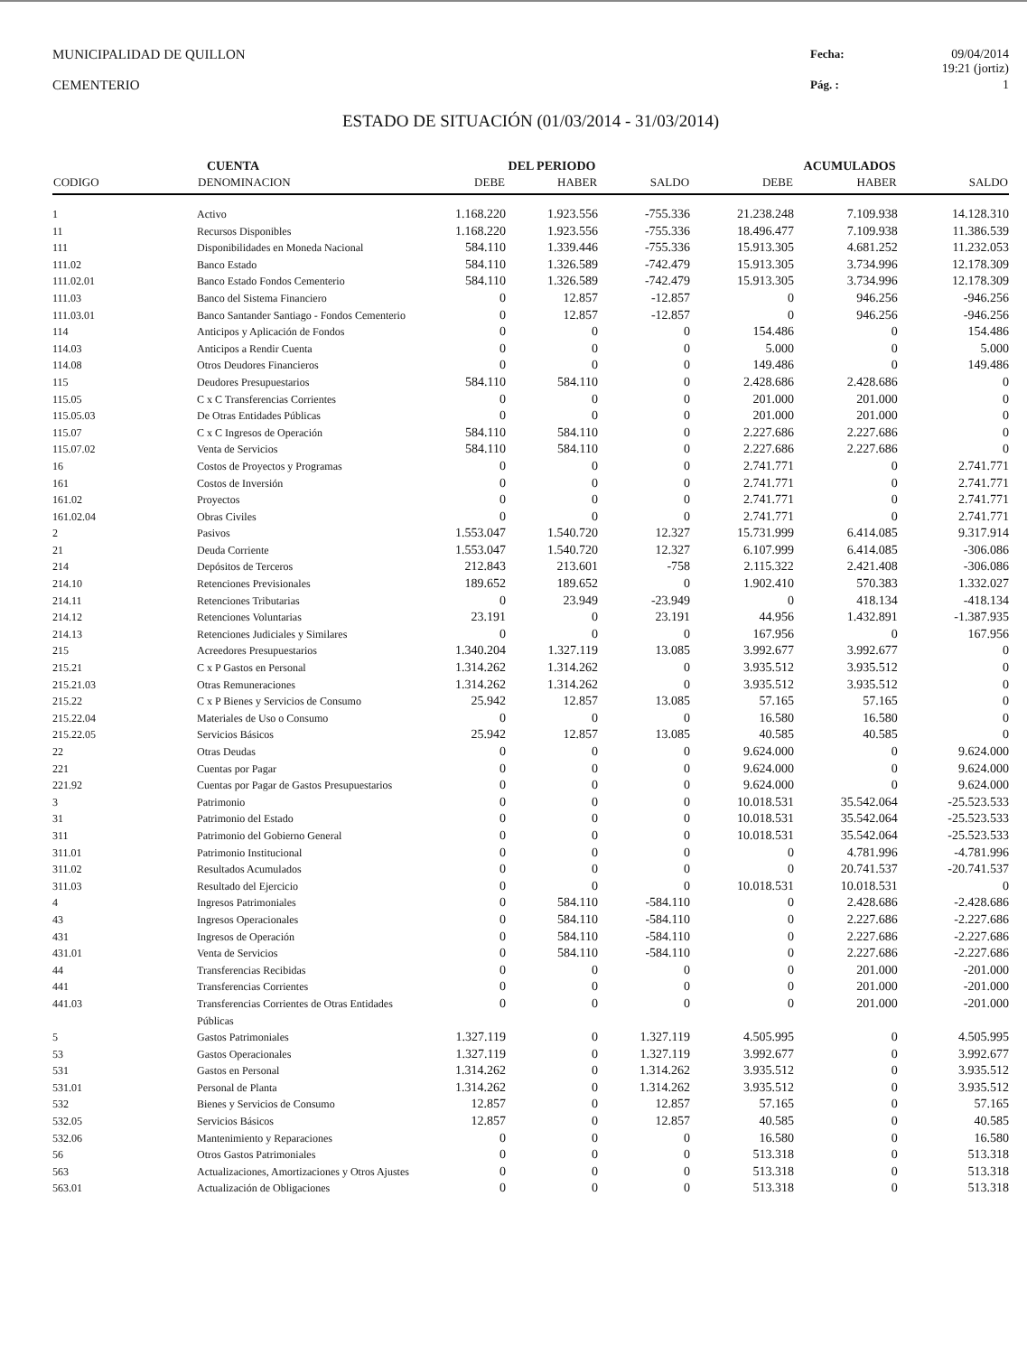MUNICIPALIDAD DE QUILLON
CEMENTERIO
Fecha: 09/04/2014
19:21 (jortiz) Pág. : 1
ESTADO DE SITUACIÓN (01/03/2014 - 31/03/2014)
| CUENTA | | DEL PERIODO | | | ACUMULADOS | | |
| --- | --- | --- | --- | --- | --- | --- | --- |
| CODIGO | DENOMINACION | DEBE | HABER | SALDO | DEBE | HABER | SALDO |
| 1 | Activo | 1.168.220 | 1.923.556 | -755.336 | 21.238.248 | 7.109.938 | 14.128.310 |
| 11 | Recursos Disponibles | 1.168.220 | 1.923.556 | -755.336 | 18.496.477 | 7.109.938 | 11.386.539 |
| 111 | Disponibilidades en Moneda Nacional | 584.110 | 1.339.446 | -755.336 | 15.913.305 | 4.681.252 | 11.232.053 |
| 111.02 | Banco Estado | 584.110 | 1.326.589 | -742.479 | 15.913.305 | 3.734.996 | 12.178.309 |
| 111.02.01 | Banco Estado Fondos Cementerio | 584.110 | 1.326.589 | -742.479 | 15.913.305 | 3.734.996 | 12.178.309 |
| 111.03 | Banco del Sistema Financiero | 0 | 12.857 | -12.857 | 0 | 946.256 | -946.256 |
| 111.03.01 | Banco Santander Santiago - Fondos Cementerio | 0 | 12.857 | -12.857 | 0 | 946.256 | -946.256 |
| 114 | Anticipos y Aplicación de Fondos | 0 | 0 | 0 | 154.486 | 0 | 154.486 |
| 114.03 | Anticipos a Rendir Cuenta | 0 | 0 | 0 | 5.000 | 0 | 5.000 |
| 114.08 | Otros Deudores Financieros | 0 | 0 | 0 | 149.486 | 0 | 149.486 |
| 115 | Deudores Presupuestarios | 584.110 | 584.110 | 0 | 2.428.686 | 2.428.686 | 0 |
| 115.05 | C x C Transferencias Corrientes | 0 | 0 | 0 | 201.000 | 201.000 | 0 |
| 115.05.03 | De Otras Entidades Públicas | 0 | 0 | 0 | 201.000 | 201.000 | 0 |
| 115.07 | C x C Ingresos de Operación | 584.110 | 584.110 | 0 | 2.227.686 | 2.227.686 | 0 |
| 115.07.02 | Venta de Servicios | 584.110 | 584.110 | 0 | 2.227.686 | 2.227.686 | 0 |
| 16 | Costos de Proyectos y Programas | 0 | 0 | 0 | 2.741.771 | 0 | 2.741.771 |
| 161 | Costos de Inversión | 0 | 0 | 0 | 2.741.771 | 0 | 2.741.771 |
| 161.02 | Proyectos | 0 | 0 | 0 | 2.741.771 | 0 | 2.741.771 |
| 161.02.04 | Obras Civiles | 0 | 0 | 0 | 2.741.771 | 0 | 2.741.771 |
| 2 | Pasivos | 1.553.047 | 1.540.720 | 12.327 | 15.731.999 | 6.414.085 | 9.317.914 |
| 21 | Deuda Corriente | 1.553.047 | 1.540.720 | 12.327 | 6.107.999 | 6.414.085 | -306.086 |
| 214 | Depósitos de Terceros | 212.843 | 213.601 | -758 | 2.115.322 | 2.421.408 | -306.086 |
| 214.10 | Retenciones Previsionales | 189.652 | 189.652 | 0 | 1.902.410 | 570.383 | 1.332.027 |
| 214.11 | Retenciones Tributarias | 0 | 23.949 | -23.949 | 0 | 418.134 | -418.134 |
| 214.12 | Retenciones Voluntarias | 23.191 | 0 | 23.191 | 44.956 | 1.432.891 | -1.387.935 |
| 214.13 | Retenciones Judiciales y Similares | 0 | 0 | 0 | 167.956 | 0 | 167.956 |
| 215 | Acreedores Presupuestarios | 1.340.204 | 1.327.119 | 13.085 | 3.992.677 | 3.992.677 | 0 |
| 215.21 | C x P Gastos en Personal | 1.314.262 | 1.314.262 | 0 | 3.935.512 | 3.935.512 | 0 |
| 215.21.03 | Otras Remuneraciones | 1.314.262 | 1.314.262 | 0 | 3.935.512 | 3.935.512 | 0 |
| 215.22 | C x P Bienes y Servicios de Consumo | 25.942 | 12.857 | 13.085 | 57.165 | 57.165 | 0 |
| 215.22.04 | Materiales de Uso o Consumo | 0 | 0 | 0 | 16.580 | 16.580 | 0 |
| 215.22.05 | Servicios Básicos | 25.942 | 12.857 | 13.085 | 40.585 | 40.585 | 0 |
| 22 | Otras Deudas | 0 | 0 | 0 | 9.624.000 | 0 | 9.624.000 |
| 221 | Cuentas por Pagar | 0 | 0 | 0 | 9.624.000 | 0 | 9.624.000 |
| 221.92 | Cuentas por Pagar de Gastos Presupuestarios | 0 | 0 | 0 | 9.624.000 | 0 | 9.624.000 |
| 3 | Patrimonio | 0 | 0 | 0 | 10.018.531 | 35.542.064 | -25.523.533 |
| 31 | Patrimonio del Estado | 0 | 0 | 0 | 10.018.531 | 35.542.064 | -25.523.533 |
| 311 | Patrimonio del Gobierno General | 0 | 0 | 0 | 10.018.531 | 35.542.064 | -25.523.533 |
| 311.01 | Patrimonio Institucional | 0 | 0 | 0 | 0 | 4.781.996 | -4.781.996 |
| 311.02 | Resultados Acumulados | 0 | 0 | 0 | 0 | 20.741.537 | -20.741.537 |
| 311.03 | Resultado del Ejercicio | 0 | 0 | 0 | 10.018.531 | 10.018.531 | 0 |
| 4 | Ingresos Patrimoniales | 0 | 584.110 | -584.110 | 0 | 2.428.686 | -2.428.686 |
| 43 | Ingresos Operacionales | 0 | 584.110 | -584.110 | 0 | 2.227.686 | -2.227.686 |
| 431 | Ingresos de Operación | 0 | 584.110 | -584.110 | 0 | 2.227.686 | -2.227.686 |
| 431.01 | Venta de Servicios | 0 | 584.110 | -584.110 | 0 | 2.227.686 | -2.227.686 |
| 44 | Transferencias Recibidas | 0 | 0 | 0 | 0 | 201.000 | -201.000 |
| 441 | Transferencias Corrientes | 0 | 0 | 0 | 0 | 201.000 | -201.000 |
| 441.03 | Transferencias Corrientes de Otras Entidades Públicas | 0 | 0 | 0 | 0 | 201.000 | -201.000 |
| 5 | Gastos Patrimoniales | 1.327.119 | 0 | 1.327.119 | 4.505.995 | 0 | 4.505.995 |
| 53 | Gastos Operacionales | 1.327.119 | 0 | 1.327.119 | 3.992.677 | 0 | 3.992.677 |
| 531 | Gastos en Personal | 1.314.262 | 0 | 1.314.262 | 3.935.512 | 0 | 3.935.512 |
| 531.01 | Personal de Planta | 1.314.262 | 0 | 1.314.262 | 3.935.512 | 0 | 3.935.512 |
| 532 | Bienes y Servicios de Consumo | 12.857 | 0 | 12.857 | 57.165 | 0 | 57.165 |
| 532.05 | Servicios Básicos | 12.857 | 0 | 12.857 | 40.585 | 0 | 40.585 |
| 532.06 | Mantenimiento y Reparaciones | 0 | 0 | 0 | 16.580 | 0 | 16.580 |
| 56 | Otros Gastos Patrimoniales | 0 | 0 | 0 | 513.318 | 0 | 513.318 |
| 563 | Actualizaciones, Amortizaciones y Otros Ajustes | 0 | 0 | 0 | 513.318 | 0 | 513.318 |
| 563.01 | Actualización de Obligaciones | 0 | 0 | 0 | 513.318 | 0 | 513.318 |